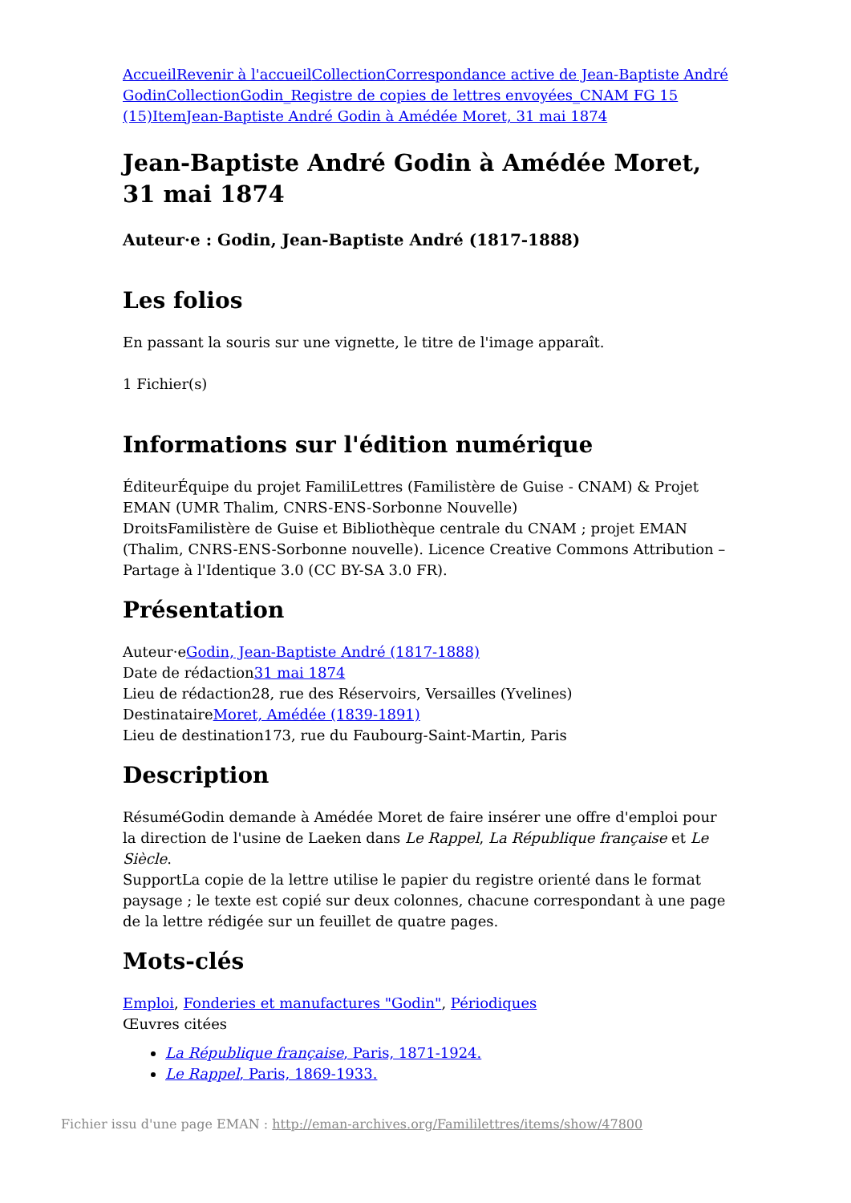Accueil Revenir à l'accueil Collection Correspondance active de Jean-Baptiste André Godin Collection Godin_Registre de copies de lettres envoyées_CNAM FG 15 (15) Item Jean-Baptiste André Godin à Amédée Moret, 31 mai 1874
Jean-Baptiste André Godin à Amédée Moret, 31 mai 1874
Auteur·e : Godin, Jean-Baptiste André (1817-1888)
Les folios
En passant la souris sur une vignette, le titre de l'image apparaît.
1 Fichier(s)
Informations sur l'édition numérique
ÉditeurÉquipe du projet FamiliLettres (Familistère de Guise - CNAM) & Projet EMAN (UMR Thalim, CNRS-ENS-Sorbonne Nouvelle)
DroitsFamilistère de Guise et Bibliothèque centrale du CNAM ; projet EMAN (Thalim, CNRS-ENS-Sorbonne nouvelle). Licence Creative Commons Attribution – Partage à l'Identique 3.0 (CC BY-SA 3.0 FR).
Présentation
Auteur·eGodin, Jean-Baptiste André (1817-1888)
Date de rédaction31 mai 1874
Lieu de rédaction28, rue des Réservoirs, Versailles (Yvelines)
DestinataireMoret, Amédée (1839-1891)
Lieu de destination173, rue du Faubourg-Saint-Martin, Paris
Description
RésuméGodin demande à Amédée Moret de faire insérer une offre d'emploi pour la direction de l'usine de Laeken dans Le Rappel, La République française et Le Siècle.
SupportLa copie de la lettre utilise le papier du registre orienté dans le format paysage ; le texte est copié sur deux colonnes, chacune correspondant à une page de la lettre rédigée sur un feuillet de quatre pages.
Mots-clés
Emploi, Fonderies et manufactures "Godin", Périodiques
Œuvres citées
La République française, Paris, 1871-1924.
Le Rappel, Paris, 1869-1933.
Fichier issu d'une page EMAN : http://eman-archives.org/Famililettres/items/show/47800